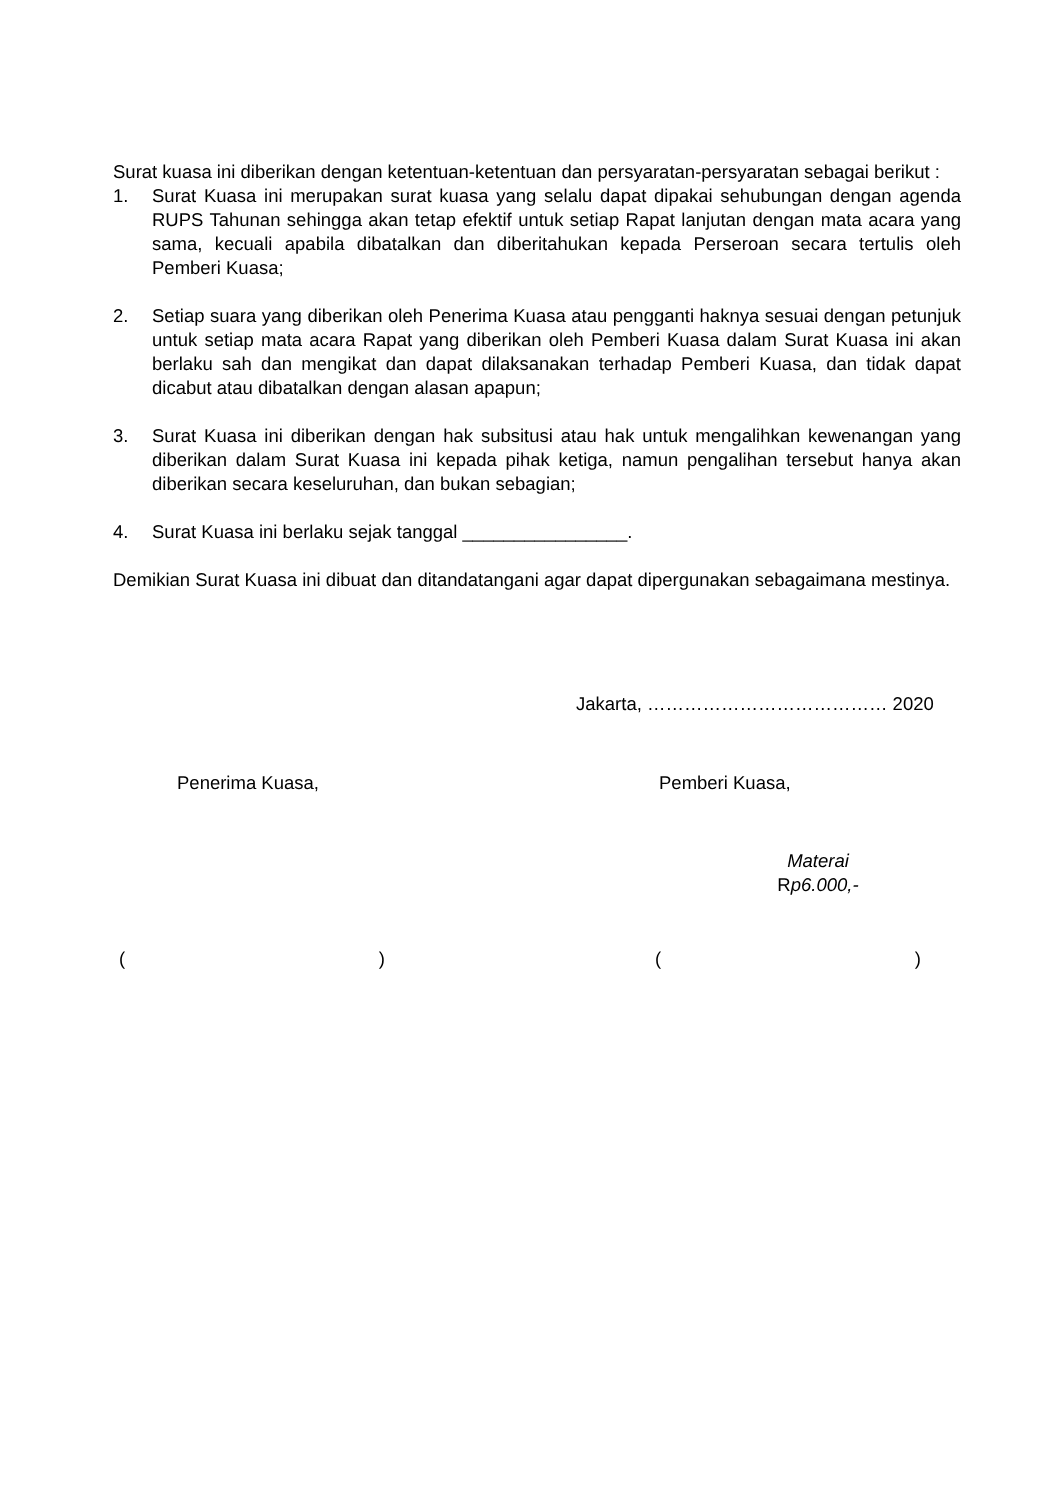Surat kuasa ini diberikan dengan ketentuan-ketentuan dan persyaratan-persyaratan sebagai berikut :
1. Surat Kuasa ini merupakan surat kuasa yang selalu dapat dipakai sehubungan dengan agenda RUPS Tahunan sehingga akan tetap efektif untuk setiap Rapat lanjutan dengan mata acara yang sama, kecuali apabila dibatalkan dan diberitahukan kepada Perseroan secara tertulis oleh Pemberi Kuasa;
2. Setiap suara yang diberikan oleh Penerima Kuasa atau pengganti haknya sesuai dengan petunjuk untuk setiap mata acara Rapat yang diberikan oleh Pemberi Kuasa dalam Surat Kuasa ini akan berlaku sah dan mengikat dan dapat dilaksanakan terhadap Pemberi Kuasa, dan tidak dapat dicabut atau dibatalkan dengan alasan apapun;
3. Surat Kuasa ini diberikan dengan hak subsitusi atau hak untuk mengalihkan kewenangan yang diberikan dalam Surat Kuasa ini kepada pihak ketiga, namun pengalihan tersebut hanya akan diberikan secara keseluruhan, dan bukan sebagian;
4. Surat Kuasa ini berlaku sejak tanggal ________________.
Demikian Surat Kuasa ini dibuat dan ditandatangani agar dapat dipergunakan sebagaimana mestinya.
Jakarta, ………………………………… 2020
Penerima Kuasa, Pemberi Kuasa,
Materai
Rp6.000,-
( ) ( )